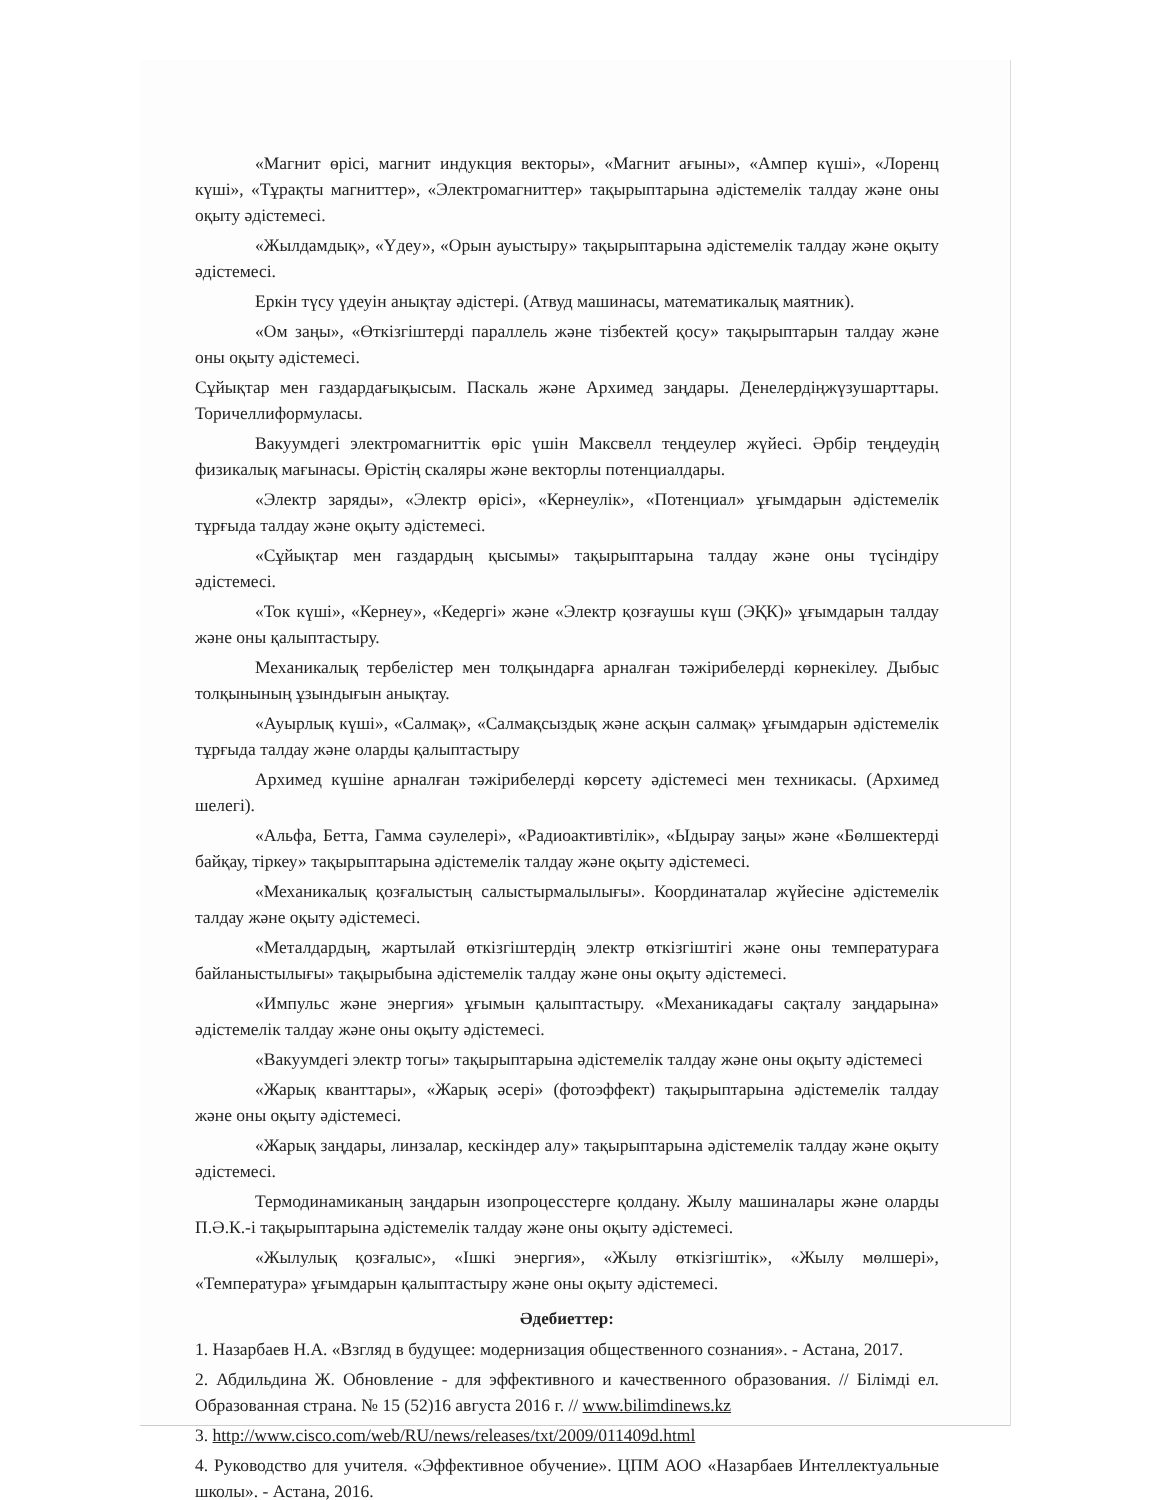«Магнит өрісі, магнит индукция векторы», «Магнит ағыны», «Ампер күші», «Лоренц күші», «Тұрақты магниттер», «Электромагниттер» тақырыптарына әдістемелік талдау және оны оқыту әдістемесі.
«Жылдамдық», «Үдеу», «Орын ауыстыру» тақырыптарына әдістемелік талдау және оқыту әдістемесі.
Еркін түсу үдеуін анықтау әдістері. (Атвуд машинасы, математикалық маятник).
«Ом заңы», «Өткізгіштерді параллель және тізбектей қосу» тақырыптарын талдау және оны оқыту әдістемесі.
Сұйықтар мен газдардағықысым. Паскаль және Архимед заңдары. Денелердіңжүзушарттары. Торичеллиформуласы.
Вакуумдегі электромагниттік өріс үшін Максвелл теңдеулер жүйесі. Әрбір теңдеудің физикалық мағынасы. Өрістің скаляры және векторлы потенциалдары.
«Электр заряды», «Электр өрісі», «Кернеулік», «Потенциал» ұғымдарын әдістемелік тұрғыда талдау және оқыту әдістемесі.
«Сұйықтар мен газдардың қысымы» тақырыптарына талдау және оны түсіндіру әдістемесі.
«Ток күші», «Кернеу», «Кедергі» және «Электр қозғаушы күш (ЭҚК)» ұғымдарын талдау және оны қалыптастыру.
Механикалық тербелістер мен толқындарға арналған тәжірибелерді көрнекілеу. Дыбыс толқынының ұзындығын анықтау.
«Ауырлық күші», «Салмақ», «Салмақсыздық және асқын салмақ» ұғымдарын әдістемелік тұрғыда талдау және оларды қалыптастыру
Архимед күшіне арналған тәжірибелерді көрсету әдістемесі мен техникасы. (Архимед шелегі).
«Альфа, Бетта, Гамма сәулелері», «Радиоактивтілік», «Ыдырау заңы» және «Бөлшектерді байқау, тіркеу» тақырыптарына әдістемелік талдау және оқыту әдістемесі.
«Механикалық қозғалыстың салыстырмалылығы». Координаталар жүйесіне әдістемелік талдау және оқыту әдістемесі.
«Металдардың, жартылай өткізгіштердің электр өткізгіштігі және оны температураға байланыстылығы» тақырыбына әдістемелік талдау және оны оқыту әдістемесі.
«Импульс және энергия» ұғымын қалыптастыру. «Механикадағы сақталу заңдарына» әдістемелік талдау және оны оқыту әдістемесі.
«Вакуумдегі электр тогы» тақырыптарына әдістемелік талдау және оны оқыту әдістемесі
«Жарық кванттары», «Жарық әсері» (фотоэффект) тақырыптарына әдістемелік талдау және оны оқыту әдістемесі.
«Жарық заңдары, линзалар, кескіндер алу» тақырыптарына әдістемелік талдау және оқыту әдістемесі.
Термодинамиканың заңдарын изопроцесстерге қолдану. Жылу машиналары және оларды П.Ә.К.-і тақырыптарына әдістемелік талдау және оны оқыту әдістемесі.
«Жылулық қозғалыс», «Ішкі энергия», «Жылу өткізгіштік», «Жылу мөлшері», «Температура» ұғымдарын қалыптастыру және оны оқыту әдістемесі.
Әдебиеттер:
1. Назарбаев Н.А. «Взгляд в будущее: модернизация общественного сознания». - Астана, 2017.
2. Абдильдина Ж. Обновление - для эффективного и качественного образования. // Білімді ел. Образованная страна. № 15 (52)16 августа 2016 г. // www.bilimdinews.kz
3. http://www.cisco.com/web/RU/news/releases/txt/2009/011409d.html
4. Руководство для учителя. «Эффективное обучение». ЦПМ АОО «Назарбаев Интеллектуальные школы». - Астана, 2016.